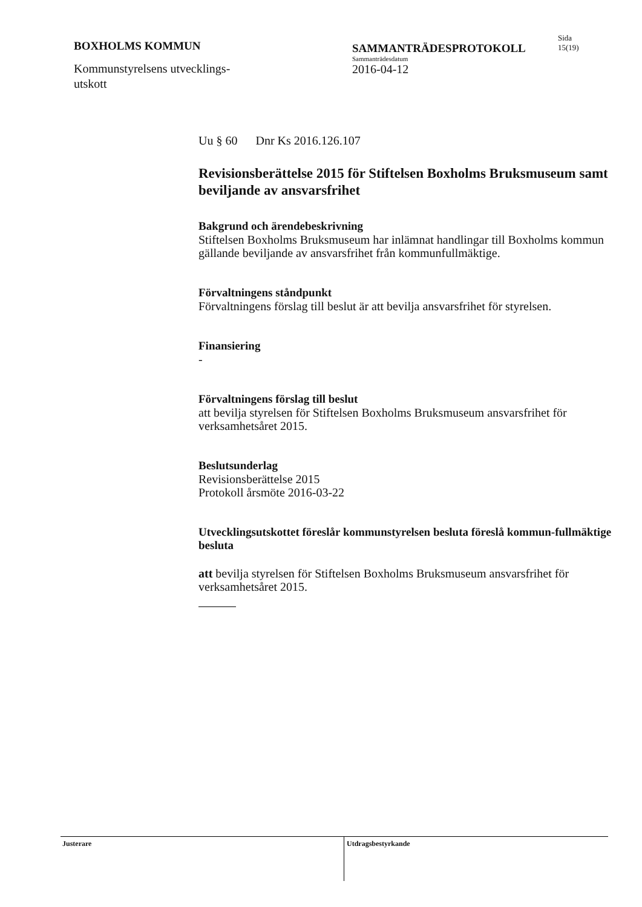BOXHOLMS KOMMUN
Kommunstyrelsens utvecklings-
utskott
SAMMANTRÄDESPROTOKOLL
Sammanträdesdatum
2016-04-12
Sida
15(19)
Uu § 60 Dnr Ks 2016.126.107
Revisionsberättelse 2015 för Stiftelsen Boxholms Bruksmuseum samt beviljande av ansvarsfrihet
Bakgrund och ärendebeskrivning
Stiftelsen Boxholms Bruksmuseum har inlämnat handlingar till Boxholms kommun gällande beviljande av ansvarsfrihet från kommunfullmäktige.
Förvaltningens ståndpunkt
Förvaltningens förslag till beslut är att bevilja ansvarsfrihet för styrelsen.
Finansiering
-
Förvaltningens förslag till beslut
att bevilja styrelsen för Stiftelsen Boxholms Bruksmuseum ansvarsfrihet för verksamhetsåret 2015.
Beslutsunderlag
Revisionsberättelse 2015
Protokoll årsmöte 2016-03-22
Utvecklingsutskottet föreslår kommunstyrelsen besluta föreslå kommun-fullmäktige besluta
att bevilja styrelsen för Stiftelsen Boxholms Bruksmuseum ansvarsfrihet för verksamhetsåret 2015.
Justerare
Utdragsbestyrkande